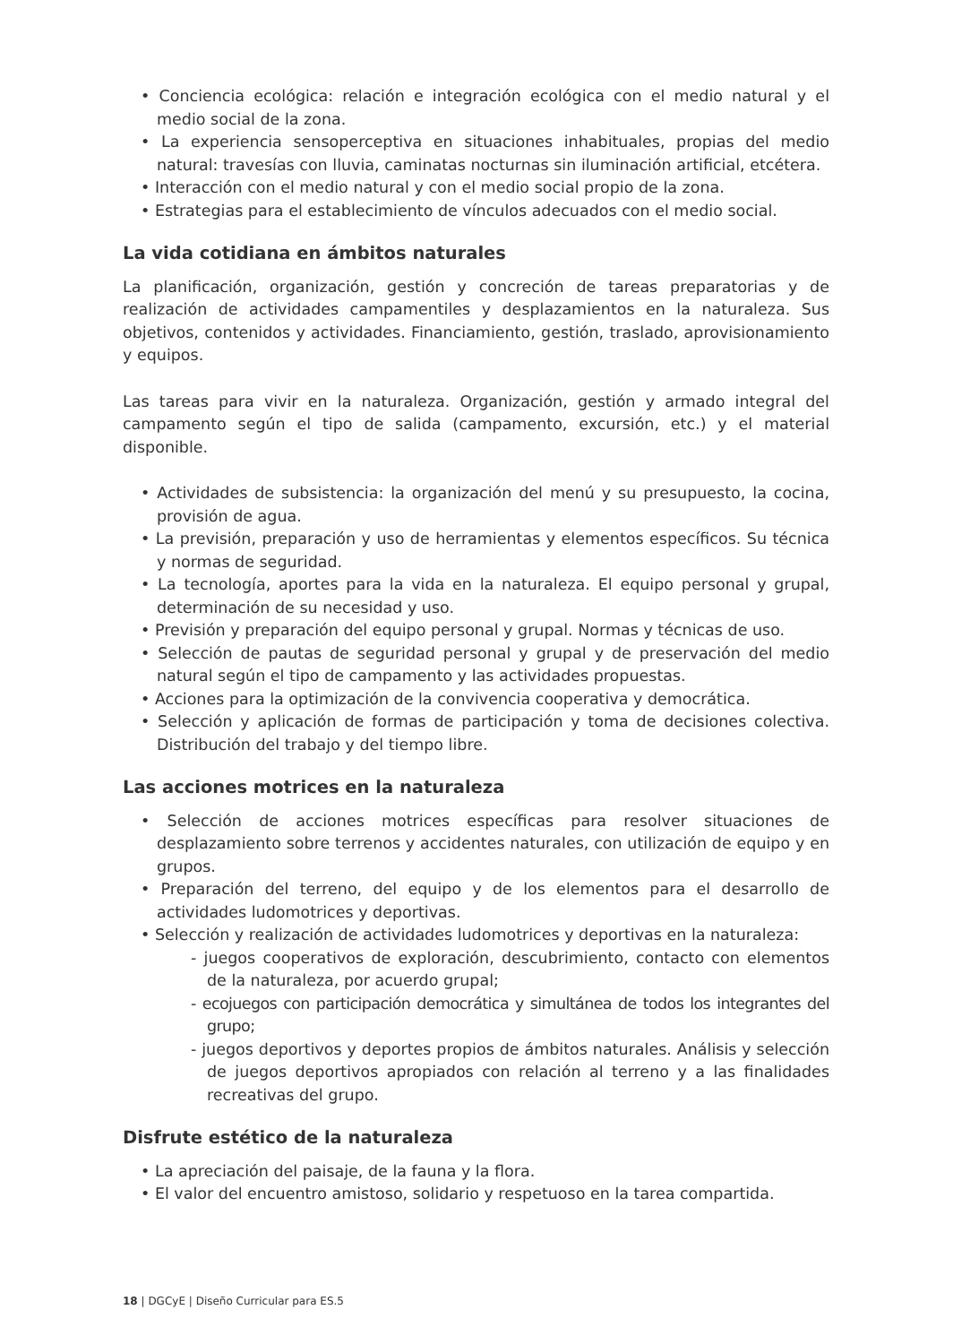• Conciencia ecológica: relación e integración ecológica con el medio natural y el medio social de la zona.
• La experiencia sensoperceptiva en situaciones inhabituales, propias del medio natural: travesías con lluvia, caminatas nocturnas sin iluminación artificial, etcétera.
• Interacción con el medio natural y con el medio social propio de la zona.
• Estrategias para el establecimiento de vínculos adecuados con el medio social.
La vida cotidiana en ámbitos naturales
La planificación, organización, gestión y concreción de tareas preparatorias y de realización de actividades campamentiles y desplazamientos en la naturaleza. Sus objetivos, contenidos y actividades. Financiamiento, gestión, traslado, aprovisionamiento y equipos.
Las tareas para vivir en la naturaleza. Organización, gestión y armado integral del campamento según el tipo de salida (campamento, excursión, etc.) y el material disponible.
• Actividades de subsistencia: la organización del menú y su presupuesto, la cocina, provisión de agua.
• La previsión, preparación y uso de herramientas y elementos específicos. Su técnica y normas de seguridad.
• La tecnología, aportes para la vida en la naturaleza. El equipo personal y grupal, determinación de su necesidad y uso.
• Previsión y preparación del equipo personal y grupal. Normas y técnicas de uso.
• Selección de pautas de seguridad personal y grupal y de preservación del medio natural según el tipo de campamento y las actividades propuestas.
• Acciones para la optimización de la convivencia cooperativa y democrática.
• Selección y aplicación de formas de participación y toma de decisiones colectiva. Distribución del trabajo y del tiempo libre.
Las acciones motrices en la naturaleza
• Selección de acciones motrices específicas para resolver situaciones de desplazamiento sobre terrenos y accidentes naturales, con utilización de equipo y en grupos.
• Preparación del terreno, del equipo y de los elementos para el desarrollo de actividades ludomotrices y deportivas.
• Selección y realización de actividades ludomotrices y deportivas en la naturaleza:
- juegos cooperativos de exploración, descubrimiento, contacto con elementos de la naturaleza, por acuerdo grupal;
- ecojuegos con participación democrática y simultánea de todos los integrantes del grupo;
- juegos deportivos y deportes propios de ámbitos naturales. Análisis y selección de juegos deportivos apropiados con relación al terreno y a las finalidades recreativas del grupo.
Disfrute estético de la naturaleza
• La apreciación del paisaje, de la fauna y la flora.
• El valor del encuentro amistoso, solidario y respetuoso en la tarea compartida.
18 | DGCyE | Diseño Curricular para ES.5